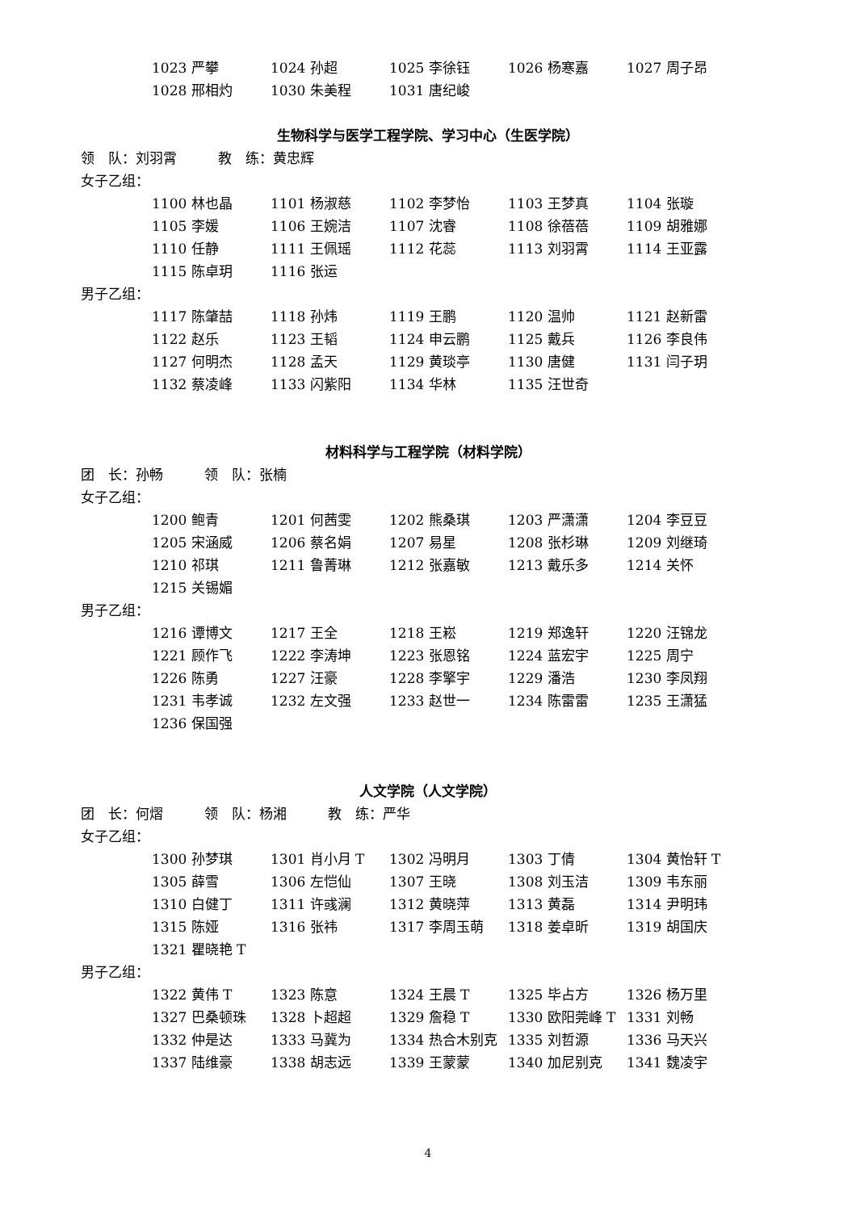1023 严攀 1024 孙超 1025 李徐钰 1026 杨寒嘉 1027 周子昂
1028 邢相灼 1030 朱美程 1031 唐纪峻
生物科学与医学工程学院、学习中心（生医学院）
领　队：刘羽霄　　　教　练：黄忠辉
女子乙组：
1100 林也晶 1101 杨淑慈 1102 李梦怡 1103 王梦真 1104 张璇
1105 李媛 1106 王婉洁 1107 沈睿 1108 徐蓓蓓 1109 胡雅娜
1110 任静 1111 王佩瑶 1112 花蕊 1113 刘羽霄 1114 王亚露
1115 陈卓玥 1116 张运
男子乙组：
1117 陈肇喆 1118 孙炜 1119 王鹏 1120 温帅 1121 赵新雷
1122 赵乐 1123 王韬 1124 申云鹏 1125 戴兵 1126 李良伟
1127 何明杰 1128 孟天 1129 黄琰亭 1130 唐健 1131 闫子玥
1132 蔡凌峰 1133 闪紫阳 1134 华林 1135 汪世奇
材料科学与工程学院（材料学院）
团　长：孙畅　　　领　队：张楠
女子乙组：
1200 鲍青 1201 何茜雯 1202 熊桑琪 1203 严潇潇 1204 李豆豆
1205 宋涵威 1206 蔡名娟 1207 易星 1208 张杉琳 1209 刘继琦
1210 祁琪 1211 鲁菁琳 1212 张嘉敏 1213 戴乐多 1214 关怀
1215 关锡媚
男子乙组：
1216 谭博文 1217 王全 1218 王崧 1219 郑逸轩 1220 汪锦龙
1221 顾作飞 1222 李涛坤 1223 张恩铭 1224 蓝宏宇 1225 周宁
1226 陈勇 1227 汪豪 1228 李擎宇 1229 潘浩 1230 李凤翔
1231 韦孝诚 1232 左文强 1233 赵世一 1234 陈雷雷 1235 王潇猛
1236 保国强
人文学院（人文学院）
团　长：何熠　　　领　队：杨湘　　　教　练：严华
女子乙组：
1300 孙梦琪 1301 肖小月 T 1302 冯明月 1303 丁倩 1304 黄怡轩 T
1305 薛雪 1306 左恺仙 1307 王晓 1308 刘玉洁 1309 韦东丽
1310 白健丁 1311 许彧澜 1312 黄晓萍 1313 黄磊 1314 尹明玮
1315 陈娅 1316 张祎 1317 李周玉萌 1318 姜卓昕 1319 胡国庆
1321 瞿晓艳 T
男子乙组：
1322 黄伟 T 1323 陈意 1324 王晨 T 1325 毕占方 1326 杨万里
1327 巴桑顿珠 1328 卜超超 1329 詹稳 T 1330 欧阳莞峰 T 1331 刘畅
1332 仲是达 1333 马冀为 1334 热合木别克 1335 刘哲源 1336 马天兴
1337 陆维豪 1338 胡志远 1339 王蒙蒙 1340 加尼别克 1341 魏凌宇
4